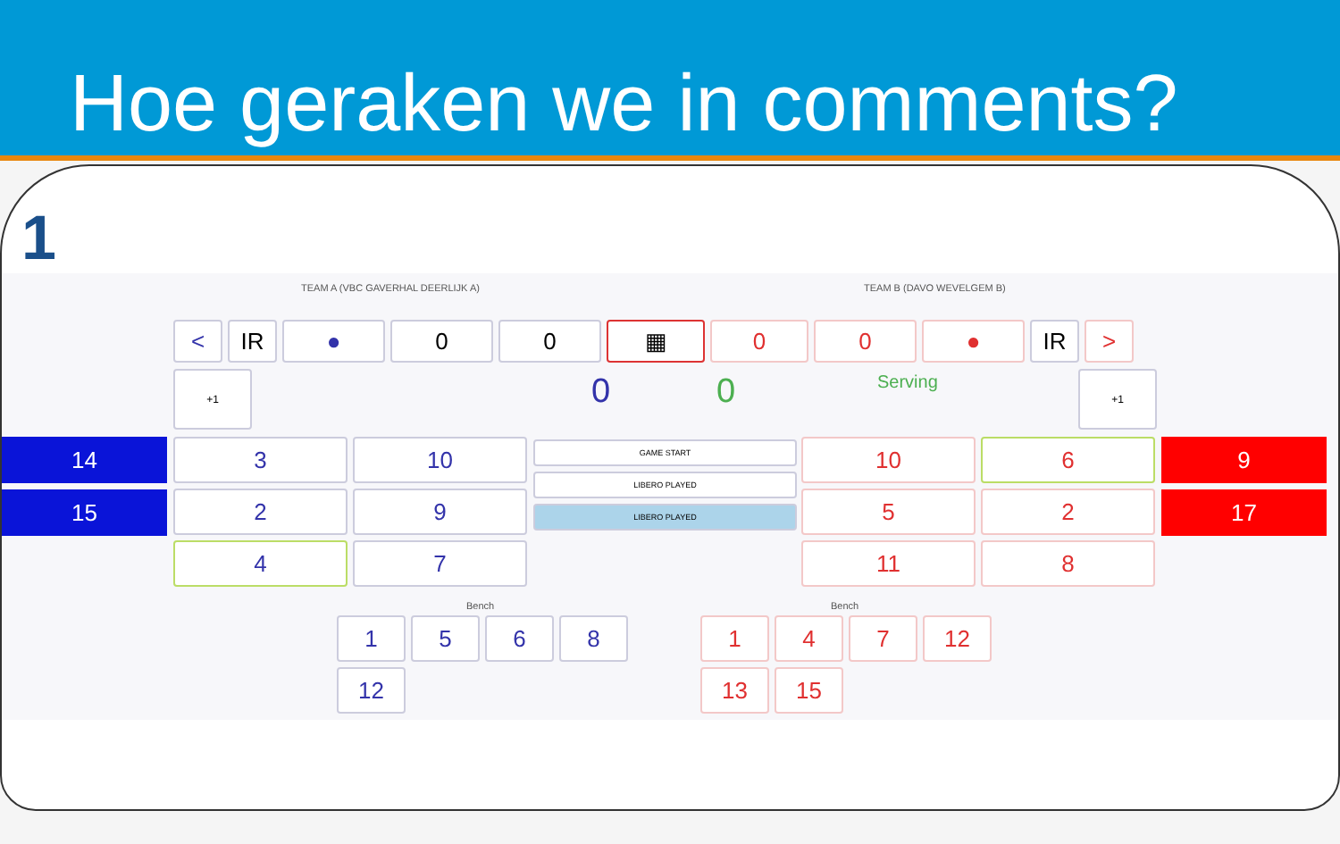Hoe geraken we in comments?
1
TEAM A (VBC GAVERHAL DEERLIJK A)
TEAM B (DAVO WEVELGEM B)
< IR ● 0 0 ▦ 0 0 ● IR >
+1 0 0 Serving +1
14
15
9
17
3
10
2
9
4
7
GAME START
LIBERO PLAYED
LIBERO PLAYED
10
6
5
2
11
8
Bench Bench
1
5
6
8
12
1
4
7
12
13
15